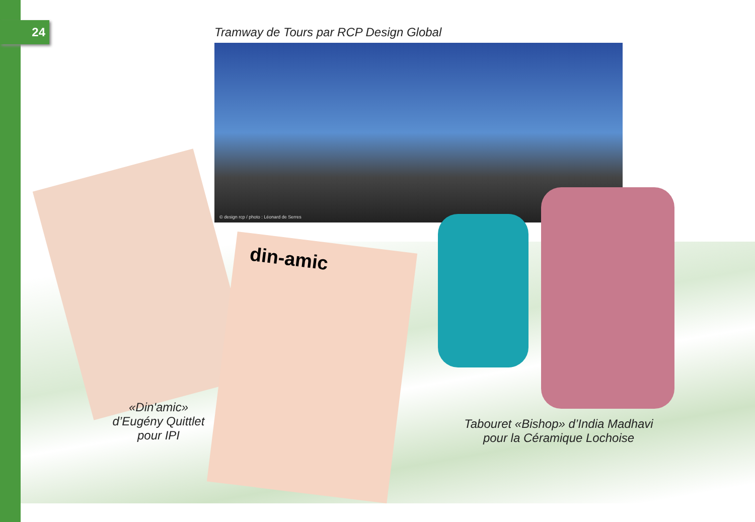24
Tramway de Tours par RCP Design Global
© design rcp / photo : Léonard de Serres
din-amic
«Din'amic»
d’Eugény Quittlet
pour IPI
Tabouret «Bishop» d’India Madhavi
pour la Céramique Lochoise